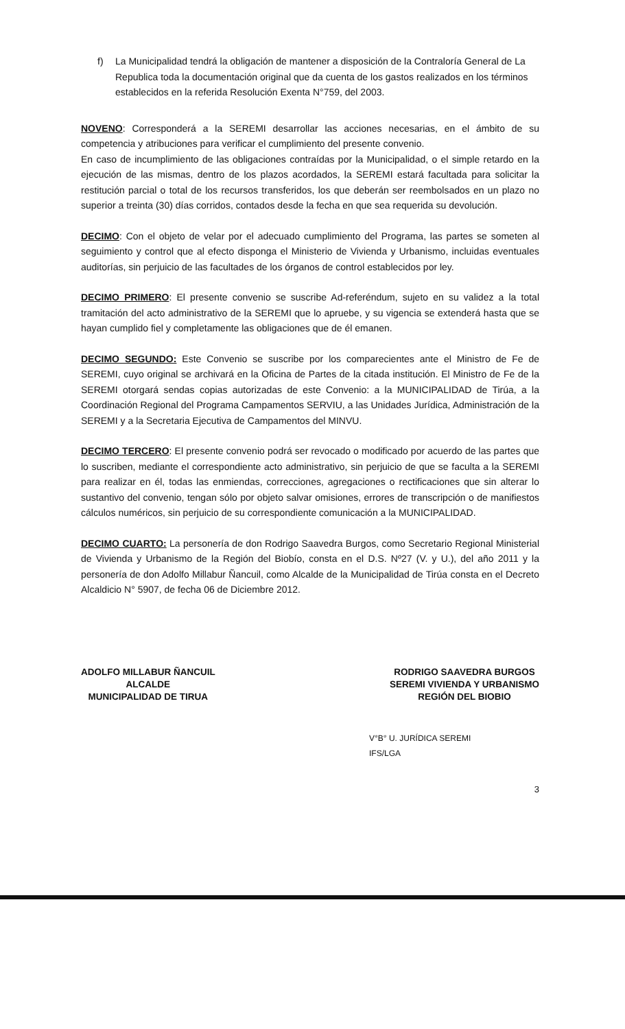f) La Municipalidad tendrá la obligación de mantener a disposición de la Contraloría General de La Republica toda la documentación original que da cuenta de los gastos realizados en los términos establecidos en la referida Resolución Exenta N°759, del 2003.
NOVENO: Corresponderá a la SEREMI desarrollar las acciones necesarias, en el ámbito de su competencia y atribuciones para verificar el cumplimiento del presente convenio.
En caso de incumplimiento de las obligaciones contraídas por la Municipalidad, o el simple retardo en la ejecución de las mismas, dentro de los plazos acordados, la SEREMI estará facultada para solicitar la restitución parcial o total de los recursos transferidos, los que deberán ser reembolsados en un plazo no superior a treinta (30) días corridos, contados desde la fecha en que sea requerida su devolución.
DECIMO: Con el objeto de velar por el adecuado cumplimiento del Programa, las partes se someten al seguimiento y control que al efecto disponga el Ministerio de Vivienda y Urbanismo, incluidas eventuales auditorías, sin perjuicio de las facultades de los órganos de control establecidos por ley.
DECIMO PRIMERO: El presente convenio se suscribe Ad-referéndum, sujeto en su validez a la total tramitación del acto administrativo de la SEREMI que lo apruebe, y su vigencia se extenderá hasta que se hayan cumplido fiel y completamente las obligaciones que de él emanen.
DECIMO SEGUNDO: Este Convenio se suscribe por los comparecientes ante el Ministro de Fe de SEREMI, cuyo original se archivará en la Oficina de Partes de la citada institución. El Ministro de Fe de la SEREMI otorgará sendas copias autorizadas de este Convenio: a la MUNICIPALIDAD de Tirúa, a la Coordinación Regional del Programa Campamentos SERVIU, a las Unidades Jurídica, Administración de la SEREMI y a la Secretaria Ejecutiva de Campamentos del MINVU.
DECIMO TERCERO: El presente convenio podrá ser revocado o modificado por acuerdo de las partes que lo suscriben, mediante el correspondiente acto administrativo, sin perjuicio de que se faculta a la SEREMI para realizar en él, todas las enmiendas, correcciones, agregaciones o rectificaciones que sin alterar lo sustantivo del convenio, tengan sólo por objeto salvar omisiones, errores de transcripción o de manifiestos cálculos numéricos, sin perjuicio de su correspondiente comunicación a la MUNICIPALIDAD.
DECIMO CUARTO: La personería de don Rodrigo Saavedra Burgos, como Secretario Regional Ministerial de Vivienda y Urbanismo de la Región del Biobío, consta en el D.S. Nº27 (V. y U.), del año 2011 y la personería de don Adolfo Millabur Ñancuil, como Alcalde de la Municipalidad de Tirúa consta en el Decreto Alcaldicio N° 5907, de fecha 06 de Diciembre 2012.
ADOLFO MILLABUR ÑANCUIL
ALCALDE
MUNICIPALIDAD DE TIRUA
RODRIGO SAAVEDRA BURGOS
SEREMI VIVIENDA Y URBANISMO
REGIÓN DEL BIOBIO
V°B° U. JURÍDICA SEREMI
IFS/LGA
3